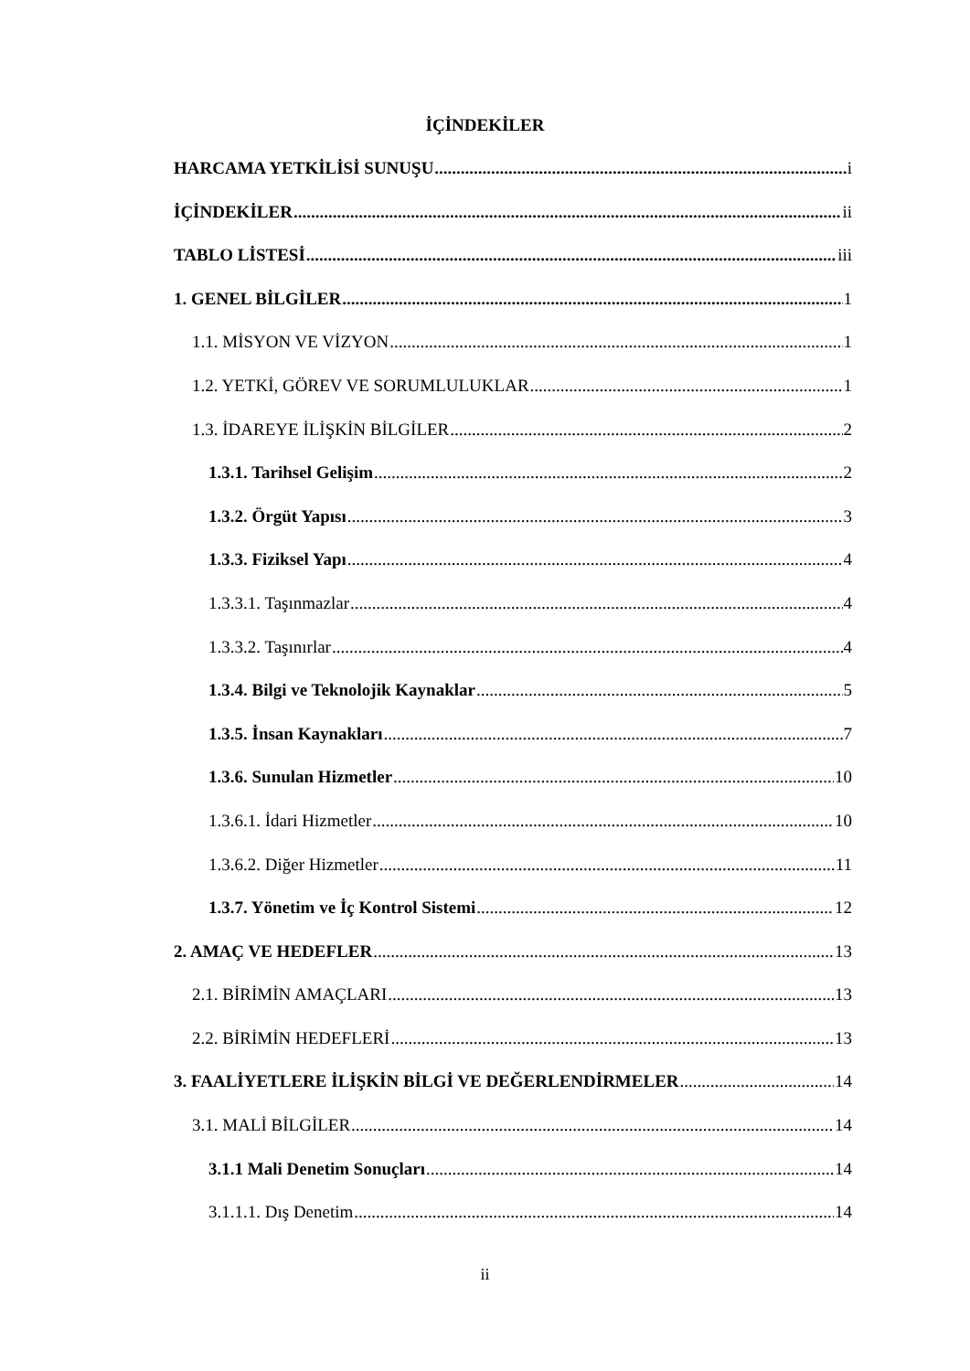İÇİNDEKİLER
HARCAMA YETKİLİSİ SUNUŞU i
İÇİNDEKİLER ii
TABLO LİSTESİ iii
1. GENEL BİLGİLER 1
1.1. MİSYON VE VİZYON 1
1.2. YETKİ, GÖREV VE SORUMLULUKLAR 1
1.3. İDAREYE İLİŞKİN BİLGİLER 2
1.3.1. Tarihsel Gelişim 2
1.3.2. Örgüt Yapısı 3
1.3.3. Fiziksel Yapı 4
1.3.3.1. Taşınmazlar 4
1.3.3.2. Taşınırlar 4
1.3.4. Bilgi ve Teknolojik Kaynaklar 5
1.3.5. İnsan Kaynakları 7
1.3.6. Sunulan Hizmetler 10
1.3.6.1. İdari Hizmetler 10
1.3.6.2. Diğer Hizmetler 11
1.3.7. Yönetim ve İç Kontrol Sistemi 12
2. AMAÇ VE HEDEFLER 13
2.1. BİRİMİN AMAÇLARI 13
2.2. BİRİMİN HEDEFLERİ 13
3. FAALİYETLERE İLİŞKİN BİLGİ VE DEĞERLENDİRMELER 14
3.1. MALİ BİLGİLER 14
3.1.1 Mali Denetim Sonuçları 14
3.1.1.1. Dış Denetim 14
ii